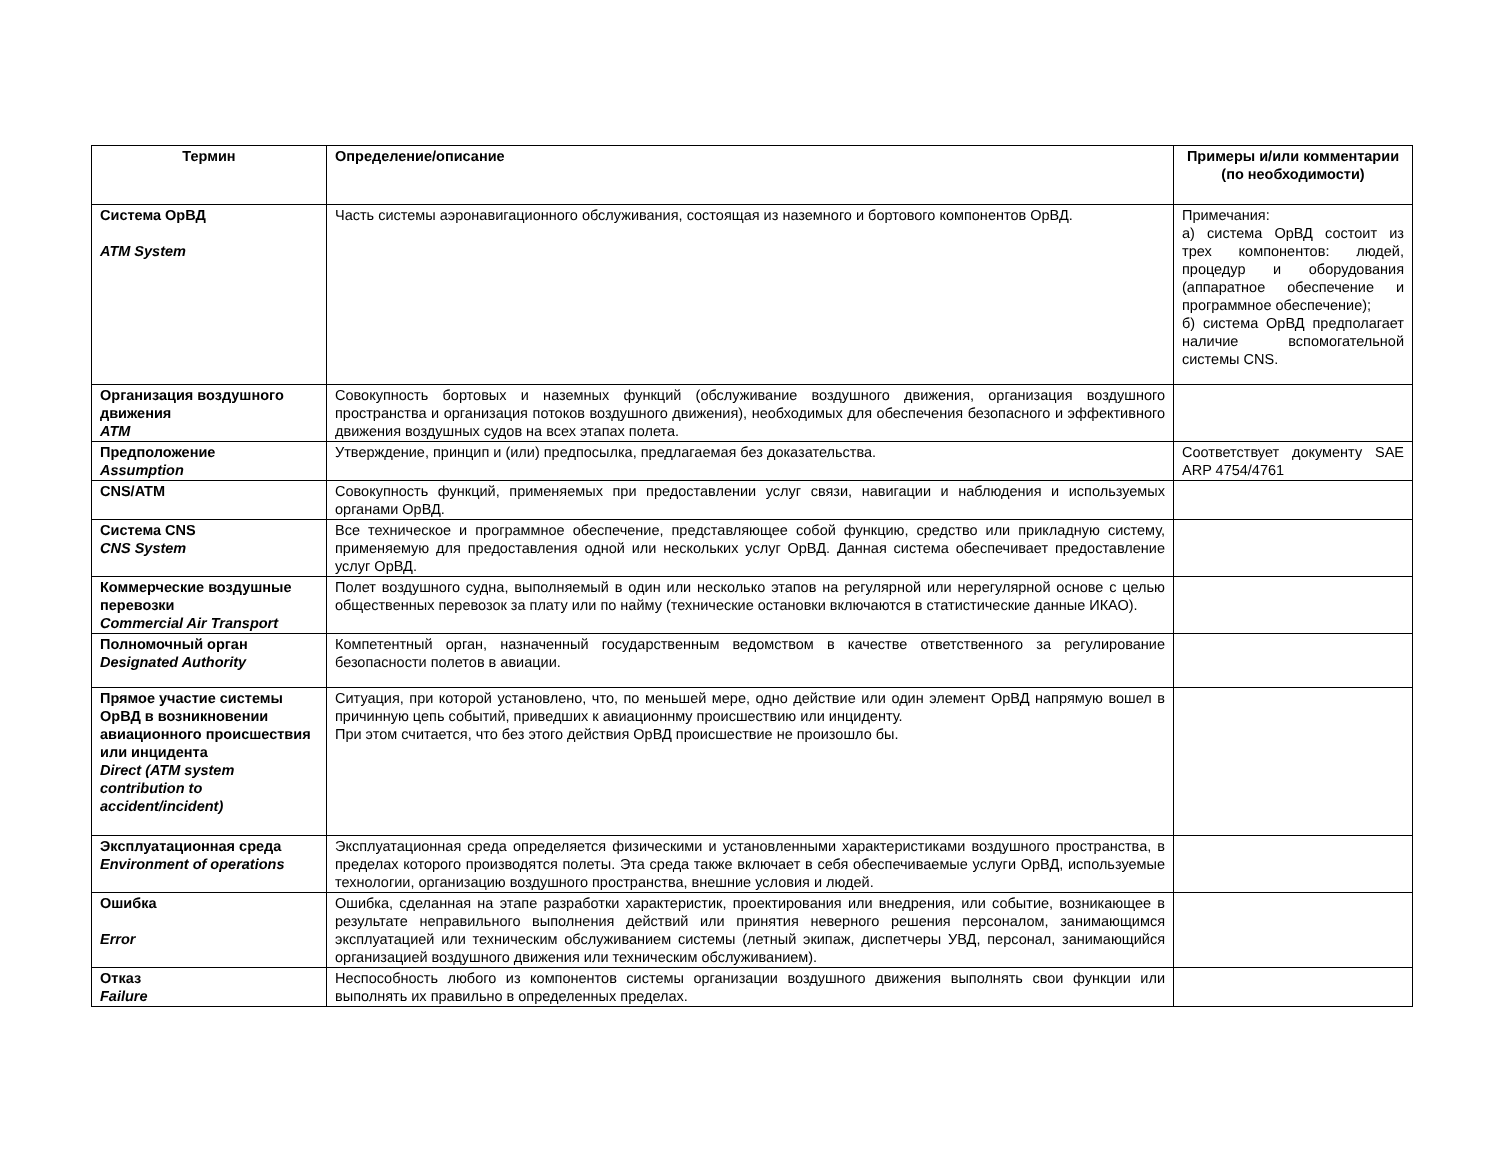| Термин | Определение/описание | Примеры и/или комментарии (по необходимости) |
| --- | --- | --- |
| Система ОрВД ATM System | Часть системы аэронавигационного обслуживания, состоящая из наземного и бортового компонентов ОрВД. | Примечания: а) система ОрВД состоит из трех компонентов: людей, процедур и оборудования (аппаратное обеспечение и программное обеспечение); б) система ОрВД предполагает наличие вспомогательной системы CNS. |
| Организация воздушного движения ATM | Совокупность бортовых и наземных функций (обслуживание воздушного движения, организация воздушного пространства и организация потоков воздушного движения), необходимых для обеспечения безопасного и эффективного движения воздушных судов на всех этапах полета. | |
| Предположение Assumption | Утверждение, принцип и (или) предпосылка, предлагаемая без доказательства. | Соответствует документу SAE ARP 4754/4761 |
| CNS/ATM | Совокупность функций, применяемых при предоставлении услуг связи, навигации и наблюдения и используемых органами ОрВД. | |
| Система CNS CNS System | Все техническое и программное обеспечение, представляющее собой функцию, средство или прикладную систему, применяемую для предоставления одной или нескольких услуг ОрВД. Данная система обеспечивает предоставление услуг ОрВД. | |
| Коммерческие воздушные перевозки Commercial Air Transport | Полет воздушного судна, выполняемый в один или несколько этапов на регулярной или нерегулярной основе с целью общественных перевозок за плату или по найму (технические остановки включаются в статистические данные ИКАО). | |
| Полномочный орган Designated Authority | Компетентный орган, назначенный государственным ведомством в качестве ответственного за регулирование безопасности полетов в авиации. | |
| Прямое участие системы ОрВД в возникновении авиационного происшествия или инцидента Direct (ATM system contribution to accident/incident) | Ситуация, при которой установлено, что, по меньшей мере, одно действие или один элемент ОрВД напрямую вошел в причинную цепь событий, приведших к авиационнму происшествию или инциденту. При этом считается, что без этого действия ОрВД происшествие не произошло бы. | |
| Эксплуатационная среда Environment of operations | Эксплуатационная среда определяется физическими и установленными характеристиками воздушного пространства, в пределах которого производятся полеты. Эта среда также включает в себя обеспечиваемые услуги ОрВД, используемые технологии, организацию воздушного пространства, внешние условия и людей. | |
| Ошибка Error | Ошибка, сделанная на этапе разработки характеристик, проектирования или внедрения, или событие, возникающее в результате неправильного выполнения действий или принятия неверного решения персоналом, занимающимся эксплуатацией или техническим обслуживанием системы (летный экипаж, диспетчеры УВД, персонал, занимающийся организацией воздушного движения или техническим обслуживанием). | |
| Отказ Failure | Неспособность любого из компонентов системы организации воздушного движения выполнять свои функции или выполнять их правильно в определенных пределах. | |